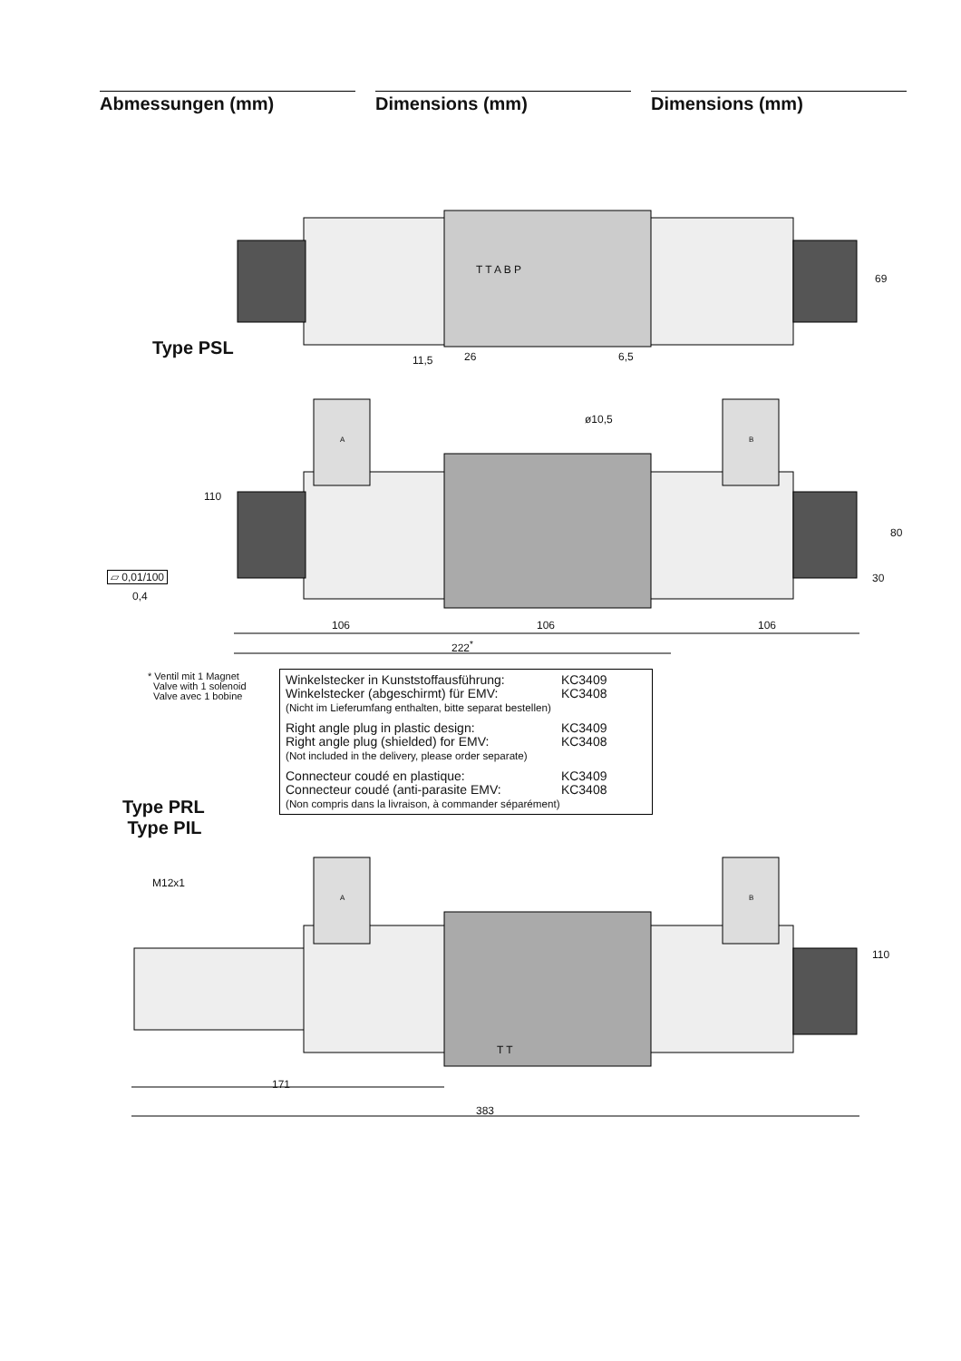Abmessungen (mm) Dimensions (mm) Dimensions (mm)
Type PSL
Type PRL
Type PIL
T T A B P
69
11,5 26 6,5
110
ø10,5
A B
80
30
▱ 0,01/100
0,4
106 106 106
222<sup>*</sup>
* Ventil mit 1 Magnet
Valve with 1 solenoid
Valve avec 1 bobine
Winkelstecker in Kunststoffausführung: KC3409
Winkelstecker (abgeschirmt) für EMV: KC3408
(Nicht im Lieferumfang enthalten, bitte separat bestellen)
Right angle plug in plastic design: KC3409
Right angle plug (shielded) for EMV: KC3408
(Not included in the delivery, please order separate)
Connecteur coudé en plastique: KC3409
Connecteur coudé (anti-parasite EMV: KC3408
(Non compris dans la livraison, à commander séparément)
M12x1
A B
110
T T
171
383